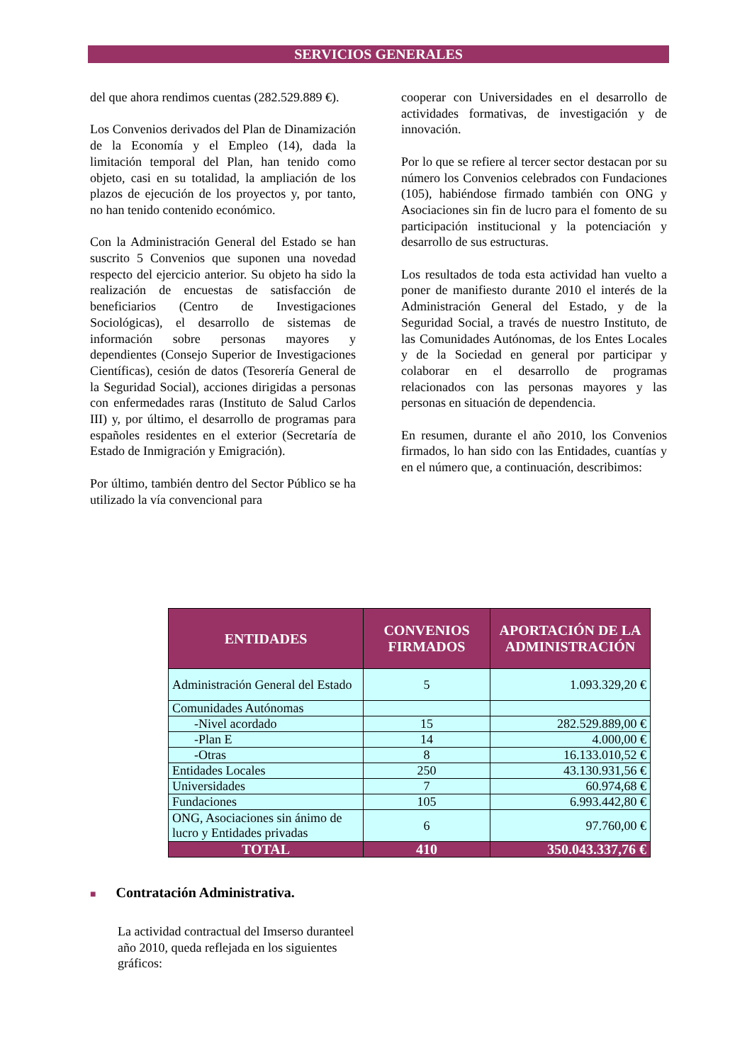SERVICIOS GENERALES
del que ahora rendimos cuentas (282.529.889 €).
Los Convenios derivados del Plan de Dinamización de la Economía y el Empleo (14), dada la limitación temporal del Plan, han tenido como objeto, casi en su totalidad, la ampliación de los plazos de ejecución de los proyectos y, por tanto, no han tenido contenido económico.
Con la Administración General del Estado se han suscrito 5 Convenios que suponen una novedad respecto del ejercicio anterior. Su objeto ha sido la realización de encuestas de satisfacción de beneficiarios (Centro de Investigaciones Sociológicas), el desarrollo de sistemas de información sobre personas mayores y dependientes (Consejo Superior de Investigaciones Científicas), cesión de datos (Tesorería General de la Seguridad Social), acciones dirigidas a personas con enfermedades raras (Instituto de Salud Carlos III) y, por último, el desarrollo de programas para españoles residentes en el exterior (Secretaría de Estado de Inmigración y Emigración).
Por último, también dentro del Sector Público se ha utilizado la vía convencional para
cooperar con Universidades en el desarrollo de actividades formativas, de investigación y de innovación.
Por lo que se refiere al tercer sector destacan por su número los Convenios celebrados con Fundaciones (105), habiéndose firmado también con ONG y Asociaciones sin fin de lucro para el fomento de su participación institucional y la potenciación y desarrollo de sus estructuras.
Los resultados de toda esta actividad han vuelto a poner de manifiesto durante 2010 el interés de la Administración General del Estado, y de la Seguridad Social, a través de nuestro Instituto, de las Comunidades Autónomas, de los Entes Locales y de la Sociedad en general por participar y colaborar en el desarrollo de programas relacionados con las personas mayores y las personas en situación de dependencia.
En resumen, durante el año 2010, los Convenios firmados, lo han sido con las Entidades, cuantías y en el número que, a continuación, describimos:
| ENTIDADES | CONVENIOS FIRMADOS | APORTACIÓN DE LA ADMINISTRACIÓN |
| --- | --- | --- |
| Administración General del Estado | 5 | 1.093.329,20 € |
| Comunidades Autónomas | | |
| -Nivel acordado | 15 | 282.529.889,00 € |
| -Plan E | 14 | 4.000,00 € |
| -Otras | 8 | 16.133.010,52 € |
| Entidades Locales | 250 | 43.130.931,56 € |
| Universidades | 7 | 60.974,68 € |
| Fundaciones | 105 | 6.993.442,80 € |
| ONG, Asociaciones sin ánimo de lucro y Entidades privadas | 6 | 97.760,00 € |
| TOTAL | 410 | 350.043.337,76 € |
■ Contratación Administrativa.
La actividad contractual del Imserso duranteel año 2010, queda reflejada en los siguientes gráficos: